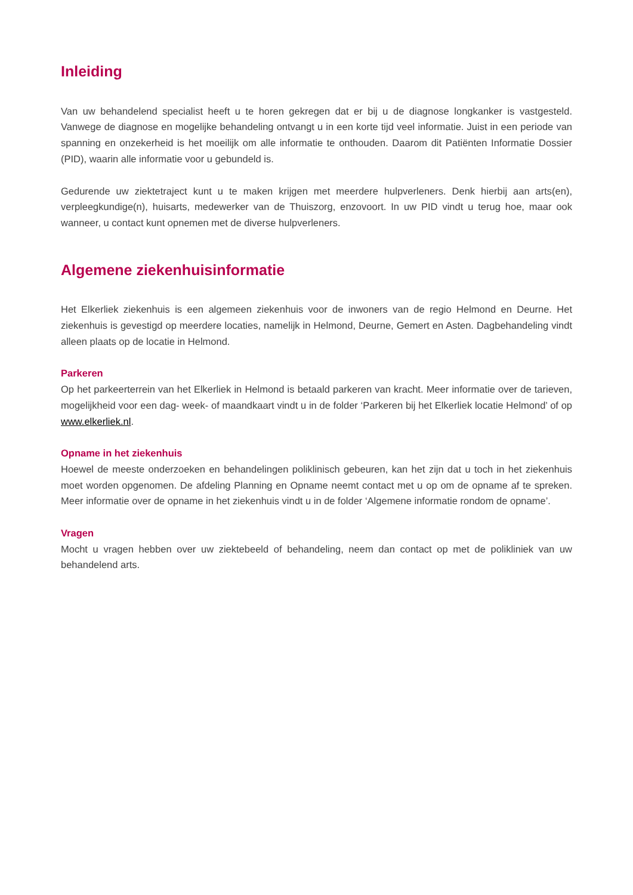Inleiding
Van uw behandelend specialist heeft u te horen gekregen dat er bij u de diagnose longkanker is vastgesteld. Vanwege de diagnose en mogelijke behandeling ontvangt u in een korte tijd veel informatie. Juist in een periode van spanning en onzekerheid is het moeilijk om alle informatie te onthouden. Daarom dit Patiënten Informatie Dossier (PID), waarin alle informatie voor u gebundeld is.
Gedurende uw ziektetraject kunt u te maken krijgen met meerdere hulpverleners. Denk hierbij aan arts(en), verpleegkundige(n), huisarts, medewerker van de Thuiszorg, enzovoort. In uw PID vindt u terug hoe, maar ook wanneer, u contact kunt opnemen met de diverse hulpverleners.
Algemene ziekenhuisinformatie
Het Elkerliek ziekenhuis is een algemeen ziekenhuis voor de inwoners van de regio Helmond en Deurne. Het ziekenhuis is gevestigd op meerdere locaties, namelijk in Helmond, Deurne, Gemert en Asten. Dagbehandeling vindt alleen plaats op de locatie in Helmond.
Parkeren
Op het parkeerterrein van het Elkerliek in Helmond is betaald parkeren van kracht. Meer informatie over de tarieven, mogelijkheid voor een dag- week- of maandkaart vindt u in de folder ‘Parkeren bij het Elkerliek locatie Helmond’ of op www.elkerliek.nl.
Opname in het ziekenhuis
Hoewel de meeste onderzoeken en behandelingen poliklinisch gebeuren, kan het zijn dat u toch in het ziekenhuis moet worden opgenomen. De afdeling Planning en Opname neemt contact met u op om de opname af te spreken. Meer informatie over de opname in het ziekenhuis vindt u in de folder ‘Algemene informatie rondom de opname’.
Vragen
Mocht u vragen hebben over uw ziektebeeld of behandeling, neem dan contact op met de polikliniek van uw behandelend arts.